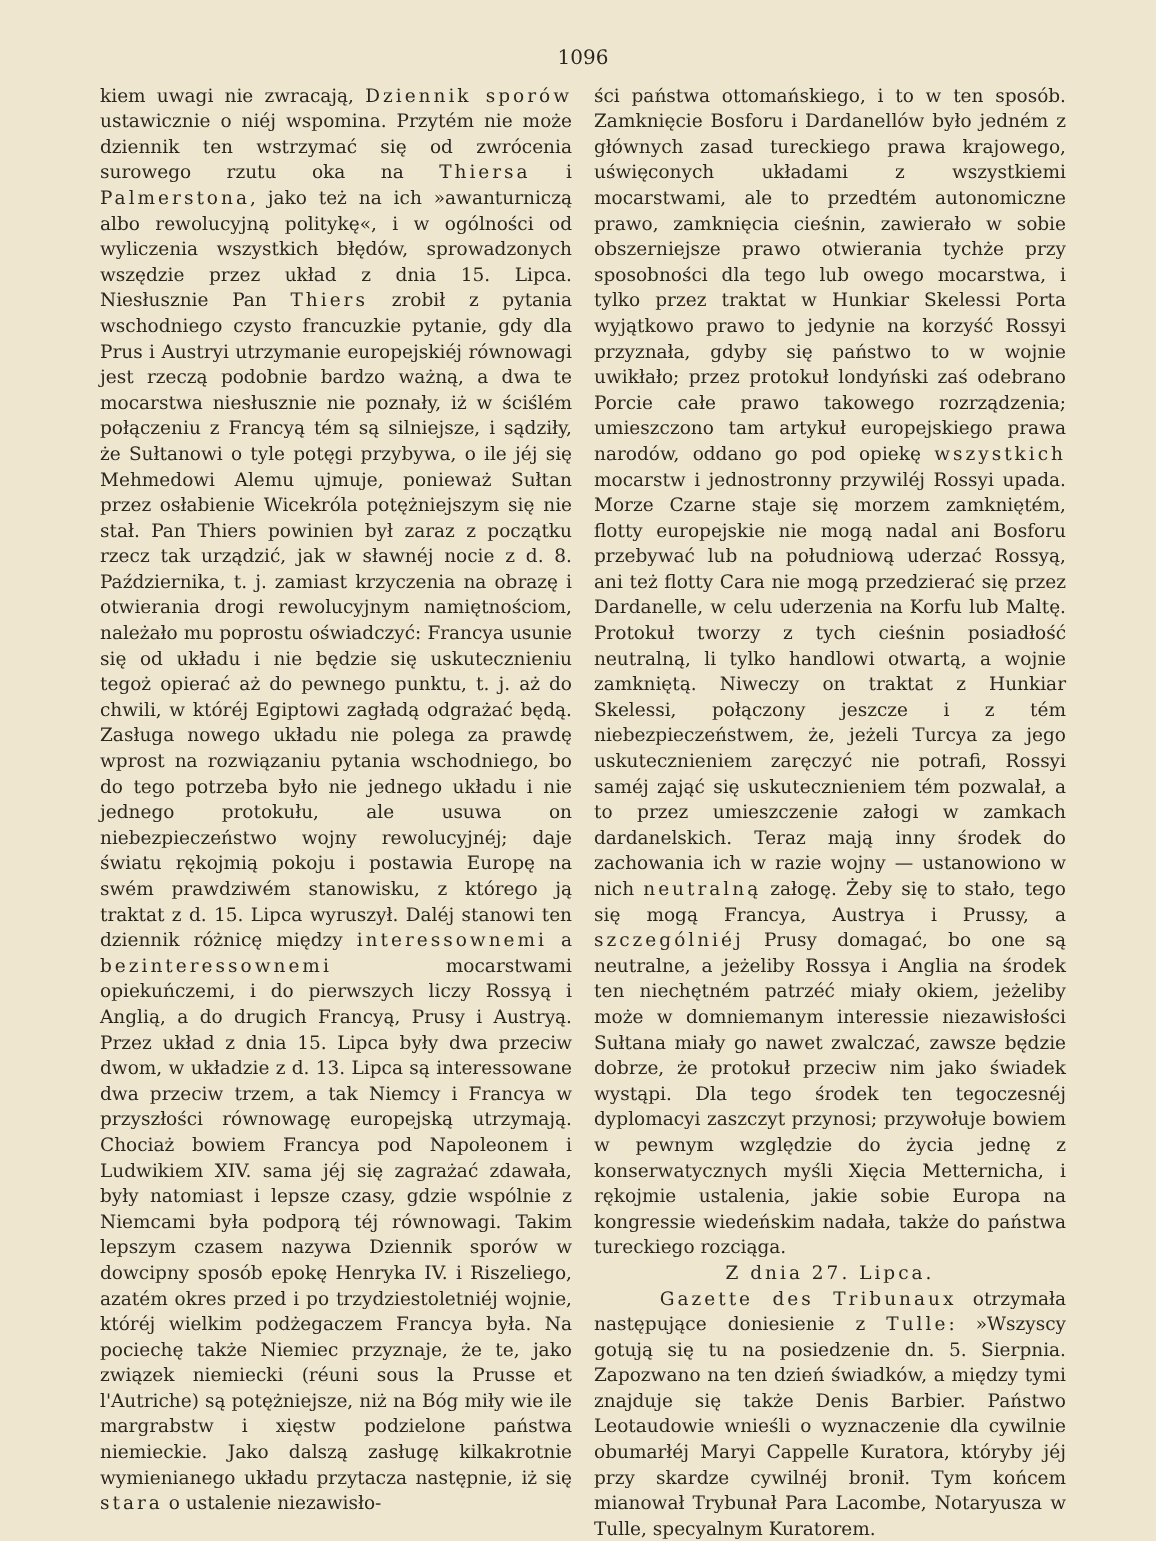1096
kiem uwagi nie zwracają, Dziennik sporów ustawicznie o niéj wspomina. Przytém nie może dziennik ten wstrzymać się od zwrócenia surowego rzutu oka na Thiersa i Palmerstona, jako też na ich »awanturniczą albo rewolucyjną politykę«, i w ogólności od wyliczenia wszystkich błędów, sprowadzonych wszędzie przez układ z dnia 15. Lipca. Niesłusznie Pan Thiers zrobił z pytania wschodniego czysto francuzkie pytanie, gdy dla Prus i Austryi utrzymanie europejskiéj równowagi jest rzeczą podobnie bardzo ważną, a dwa te mocarstwa niesłusznie nie poznały, iż w ściślém połączeniu z Francyą tém są silniejsze, i sądziły, że Sułtanowi o tyle potęgi przybywa, o ile jéj się Mehmedowi Alemu ujmuje, ponieważ Sułtan przez osłabienie Wicekróla potężniejszym się nie stał. Pan Thiers powinien był zaraz z początku rzecz tak urządzić, jak w sławnéj nocie z d. 8. Października, t. j. zamiast krzyczenia na obrazę i otwierania drogi rewolucyjnym namiętnościom, należało mu poprostu oświadczyć: Francya usunie się od układu i nie będzie się uskutecznieniu tegoż opierać aż do pewnego punktu, t. j. aż do chwili, w któréj Egiptowi zagładą odgrażać będą. Zasługa nowego układu nie polega za prawdę wprost na rozwiązaniu pytania wschodniego, bo do tego potrzeba było nie jednego układu i nie jednego protokułu, ale usuwa on niebezpieczeństwo wojny rewolucyjnéj; daje światu rękojmią pokoju i postawia Europę na swém prawdziwém stanowisku, z którego ją traktat z d. 15. Lipca wyruszył. Daléj stanowi ten dziennik różnicę między interessownemi a bezinteressownemi mocarstwami opiekuńczemi, i do pierwszych liczy Rossyą i Anglią, a do drugich Francyą, Prusy i Austryą. Przez układ z dnia 15. Lipca były dwa przeciw dwom, w układzie z d. 13. Lipca są interessowane dwa przeciw trzem, a tak Niemcy i Francya w przyszłości równowagę europejską utrzymają. Chociaż bowiem Francya pod Napoleonem i Ludwikiem XIV. sama jéj się zagrażać zdawała, były natomiast i lepsze czasy, gdzie wspólnie z Niemcami była podporą téj równowagi. Takim lepszym czasem nazywa Dziennik sporów w dowcipny sposób epokę Henryka IV. i Riszeliego, azatém okres przed i po trzydziestoletniéj wojnie, któréj wielkim podżegaczem Francya była. Na pociechę także Niemiec przyznaje, że te, jako związek niemiecki (réuni sous la Prusse et l'Autriche) są potężniejsze, niż na Bóg miły wie ile margrabstw i xięstw podzielone państwa niemieckie. Jako dalszą zasługę kilkakrotnie wymienianego układu przytacza następnie, iż się stara o ustalenie niezawisło-
ści państwa ottomańskiego, i to w ten sposób. Zamknięcie Bosforu i Dardanellów było jedném z głównych zasad tureckiego prawa krajowego, uświęconych układami z wszystkiemi mocarstwami, ale to przedtém autonomiczne prawo, zamknięcia cieśnin, zawierało w sobie obszerniejsze prawo otwierania tychże przy sposobności dla tego lub owego mocarstwa, i tylko przez traktat w Hunkiar Skelessi Porta wyjątkowo prawo to jedynie na korzyść Rossyi przyznała, gdyby się państwo to w wojnie uwikłało; przez protokuł londyński zaś odebrano Porcie całe prawo takowego rozrządzenia; umieszczono tam artykuł europejskiego prawa narodów, oddano go pod opiekę wszystkich mocarstw i jednostronny przywiléj Rossyi upada. Morze Czarne staje się morzem zamkniętém, flotty europejskie nie mogą nadal ani Bosforu przebywać lub na południową uderzać Rossyą, ani też flotty Cara nie mogą przedzierać się przez Dardanelle, w celu uderzenia na Korfu lub Maltę. Protokuł tworzy z tych cieśnin posiadłość neutralną, li tylko handlowi otwartą, a wojnie zamkniętą. Niweczy on traktat z Hunkiar Skelessi, połączony jeszcze i z tém niebezpieczeństwem, że, jeżeli Turcya za jego uskutecznieniem zaręczyć nie potrafi, Rossyi saméj zająć się uskutecznieniem tém pozwalał, a to przez umieszczenie załogi w zamkach dardanelskich. Teraz mają inny środek do zachowania ich w razie wojny — ustanowiono w nich neutralną załogę. Żeby się to stało, tego się mogą Francya, Austrya i Prussy, a szczególniéj Prusy domagać, bo one są neutralne, a jeżeliby Rossya i Anglia na środek ten niechętném patrzéć miały okiem, jeżeliby może w domniemanym interessie niezawisłości Sułtana miały go nawet zwalczać, zawsze będzie dobrze, że protokuł przeciw nim jako świadek wystąpi. Dla tego środek ten tegoczesnéj dyplomacyi zaszczyt przynosi; przywołuje bowiem w pewnym względzie do życia jednę z konserwatycznych myśli Xięcia Metternicha, i rękojmie ustalenia, jakie sobie Europa na kongressie wiedeńskim nadała, także do państwa tureckiego rozciąga.
Z dnia 27. Lipca.
Gazette des Tribunaux otrzymała następujące doniesienie z Tulle: »Wszyscy gotują się tu na posiedzenie dn. 5. Sierpnia. Zapozwano na ten dzień świadków, a między tymi znajduje się także Denis Barbier. Państwo Leotaudowie wnieśli o wyznaczenie dla cywilnie obumarłéj Maryi Cappelle Kuratora, któryby jéj przy skardze cywilnéj bronił. Tym końcem mianował Trybunał Para Lacombe, Notaryusza w Tulle, specyalnym Kuratorem.